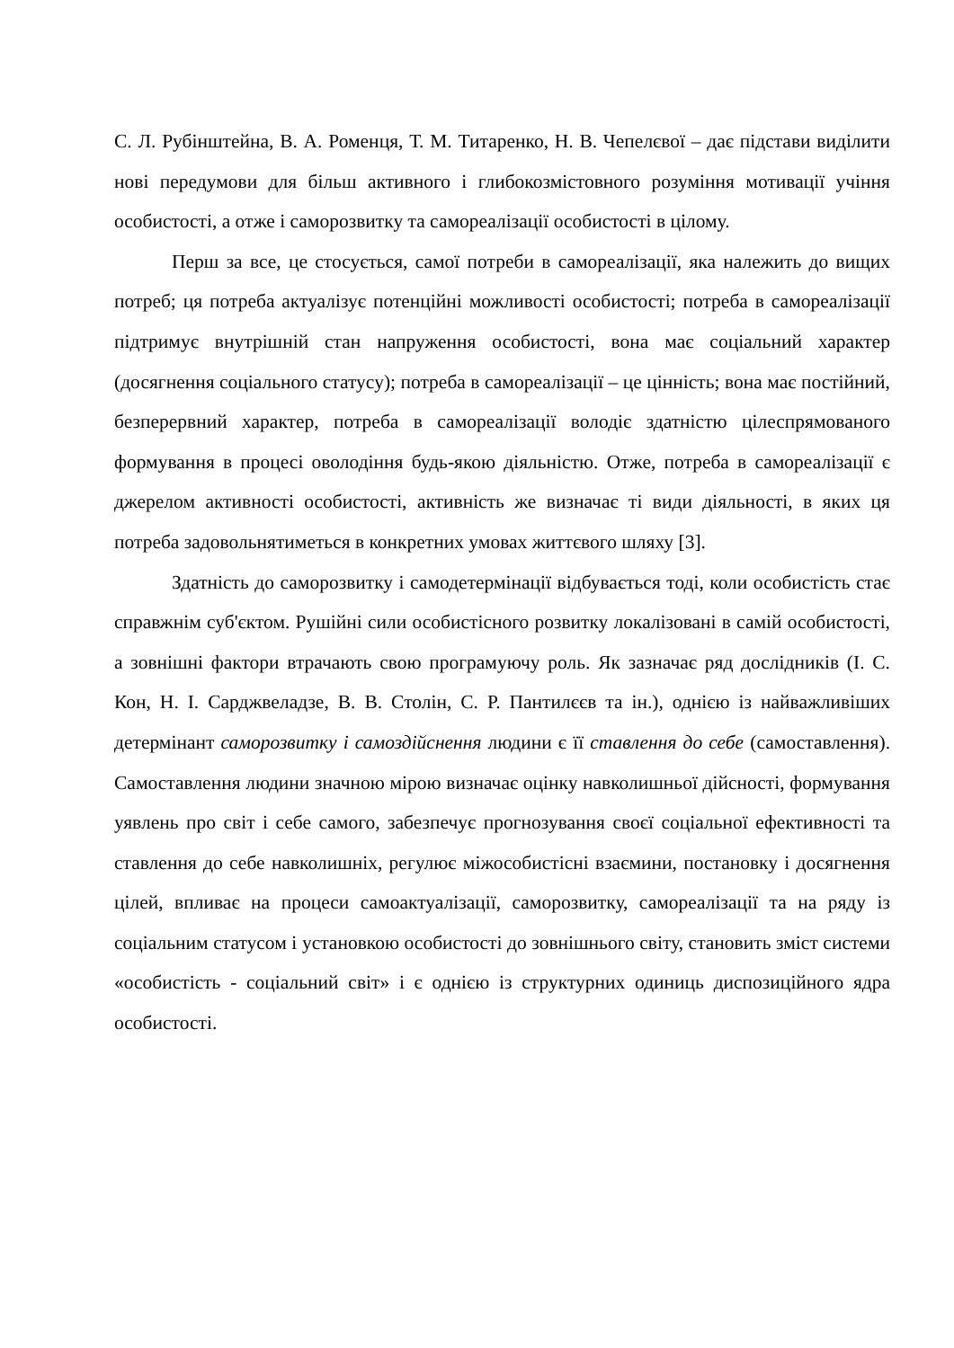С. Л. Рубінштейна, В. А. Роменця, Т. М. Титаренко, Н. В. Чепелєвої – дає підстави виділити нові передумови для більш активного і глибокозмістовного розуміння мотивації учіння особистості, а отже і саморозвитку та самореалізації особистості в цілому.
Перш за все, це стосується, самої потреби в самореалізації, яка належить до вищих потреб; ця потреба актуалізує потенційні можливості особистості; потреба в самореалізації підтримує внутрішній стан напруження особистості, вона має соціальний характер (досягнення соціального статусу); потреба в самореалізації – це цінність; вона має постійний, безперервний характер, потреба в самореалізації володіє здатністю цілеспрямованого формування в процесі оволодіння будь-якою діяльністю. Отже, потреба в самореалізації є джерелом активності особистості, активність же визначає ті види діяльності, в яких ця потреба задовольнятиметься в конкретних умовах життєвого шляху [3].
Здатність до саморозвитку і самодетермінації відбувається тоді, коли особистість стає справжнім суб'єктом. Рушійні сили особистісного розвитку локалізовані в самій особистості, а зовнішні фактори втрачають свою програмуючу роль. Як зазначає ряд дослідників (І. С. Кон, Н. І. Сарджвеладзе, В. В. Столін, С. Р. Пантилєєв та ін.), однією із найважливіших детермінант саморозвитку і самоздійснення людини є її ставлення до себе (самоставлення). Самоставлення людини значною мірою визначає оцінку навколишньої дійсності, формування уявлень про світ і себе самого, забезпечує прогнозування своєї соціальної ефективності та ставлення до себе навколишніх, регулює міжособистісні взаємини, постановку і досягнення цілей, впливає на процеси самоактуалізації, саморозвитку, самореалізації та на ряду із соціальним статусом і установкою особистості до зовнішнього світу, становить зміст системи «особистість - соціальний світ» і є однією із структурних одиниць диспозиційного ядра особистості.